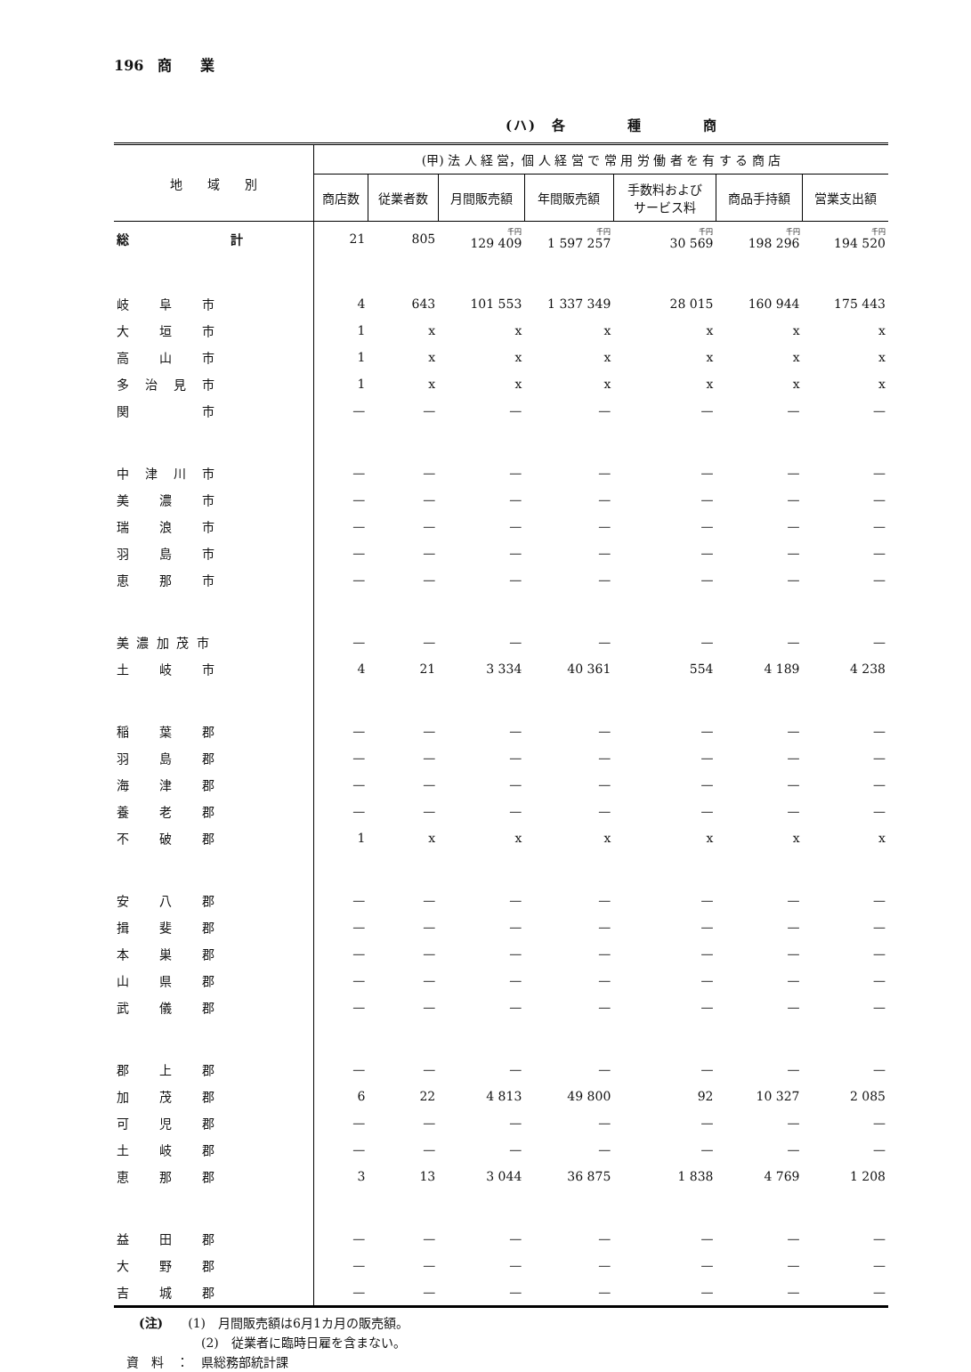196　商　　業
(ハ)　各　　　　種　　　　商
| 地 域 別 | (甲) 法 人 経 営，個 人 経 営 で 常 用 労 働 者 を 有 す る 商 店 | | | | | | |
| --- | --- | --- | --- | --- | --- | --- | --- |
| | 商店数 | 従業者数 | 月間販売額 | 年間販売額 | 手数料および サービス料 | 商品手持額 | 営業支出額 |
| 総 計 | 21 | 805 | 千円 129 409 | 千円 1 597 257 | 千円 30 569 | 千円 198 296 | 千円 194 520 |
| 岐 阜 市 | 4 | 643 | 101 553 | 1 337 349 | 28 015 | 160 944 | 175 443 |
| 大 垣 市 | 1 | x | x | x | x | x | x |
| 高 山 市 | 1 | x | x | x | x | x | x |
| 多 治 見 市 | 1 | x | x | x | x | x | x |
| 関 市 | — | — | — | — | — | — | — |
| 中 津 川 市 | — | — | — | — | — | — | — |
| 美 濃 市 | — | — | — | — | — | — | — |
| 瑞 浪 市 | — | — | — | — | — | — | — |
| 羽 島 市 | — | — | — | — | — | — | — |
| 恵 那 市 | — | — | — | — | — | — | — |
| 美 濃 加 茂 市 | — | — | — | — | — | — | — |
| 土 岐 市 | 4 | 21 | 3 334 | 40 361 | 554 | 4 189 | 4 238 |
| 稲 葉 郡 | — | — | — | — | — | — | — |
| 羽 島 郡 | — | — | — | — | — | — | — |
| 海 津 郡 | — | — | — | — | — | — | — |
| 養 老 郡 | — | — | — | — | — | — | — |
| 不 破 郡 | 1 | x | x | x | x | x | x |
| 安 八 郡 | — | — | — | — | — | — | — |
| 揖 斐 郡 | — | — | — | — | — | — | — |
| 本 巣 郡 | — | — | — | — | — | — | — |
| 山 県 郡 | — | — | — | — | — | — | — |
| 武 儀 郡 | — | — | — | — | — | — | — |
| 郡 上 郡 | — | — | — | — | — | — | — |
| 加 茂 郡 | 6 | 22 | 4 813 | 49 800 | 92 | 10 327 | 2 085 |
| 可 児 郡 | — | — | — | — | — | — | — |
| 土 岐 郡 | — | — | — | — | — | — | — |
| 恵 那 郡 | 3 | 13 | 3 044 | 36 875 | 1 838 | 4 769 | 1 208 |
| 益 田 郡 | — | — | — | — | — | — | — |
| 大 野 郡 | — | — | — | — | — | — | — |
| 吉 城 郡 | — | — | — | — | — | — | — |
　　(注)　　(1)　月間販売額は6月1カ月の販売額。
　　　　　　　(2)　従業者に臨時日雇を含まない。
　資　料　：　県総務部統計課